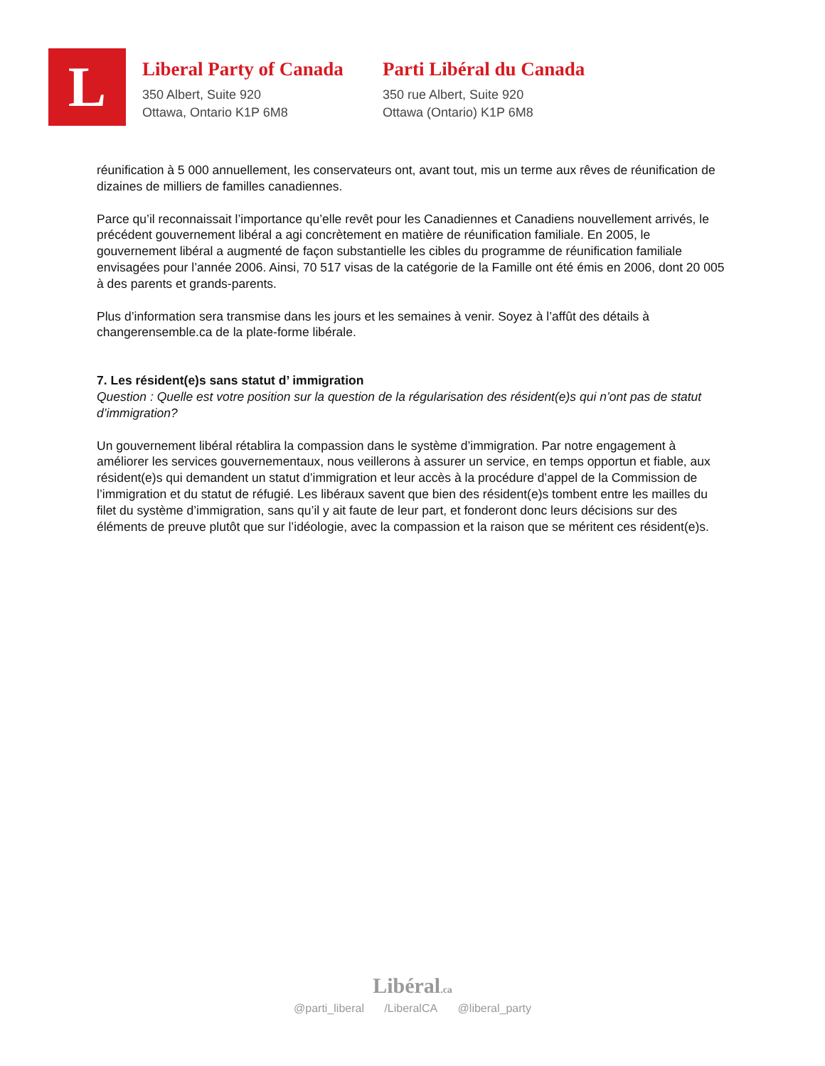L
Liberal Party of Canada
350 Albert, Suite 920
Ottawa, Ontario K1P 6M8
Parti Libéral du Canada
350 rue Albert, Suite 920
Ottawa (Ontario) K1P 6M8
réunification à 5 000 annuellement, les conservateurs ont, avant tout, mis un terme aux rêves de réunification de dizaines de milliers de familles canadiennes.
Parce qu’il reconnaissait l’importance qu’elle revêt pour les Canadiennes et Canadiens nouvellement arrivés, le précédent gouvernement libéral a agi concrètement en matière de réunification familiale. En 2005, le gouvernement libéral a augmenté de façon substantielle les cibles du programme de réunification familiale envisagées pour l’année 2006. Ainsi, 70 517 visas de la catégorie de la Famille ont été émis en 2006, dont 20 005 à des parents et grands-parents.
Plus d’information sera transmise dans les jours et les semaines à venir. Soyez à l’affût des détails à changerensemble.ca de la plate-forme libérale.
7. Les résident(e)s sans statut d’ immigration
Question : Quelle est votre position sur la question de la régularisation des résident(e)s qui n’ont pas de statut d’immigration?
Un gouvernement libéral rétablira la compassion dans le système d’immigration. Par notre engagement à améliorer les services gouvernementaux, nous veillerons à assurer un service, en temps opportun et fiable, aux résident(e)s qui demandent un statut d’immigration et leur accès à la procédure d’appel de la Commission de l’immigration et du statut de réfugié. Les libéraux savent que bien des résident(e)s tombent entre les mailles du filet du système d’immigration, sans qu’il y ait faute de leur part, et fonderont donc leurs décisions sur des éléments de preuve plutôt que sur l’idéologie, avec la compassion et la raison que se méritent ces résident(e)s.
Libéral.ca
@parti_liberal /LiberalCA @liberal_party